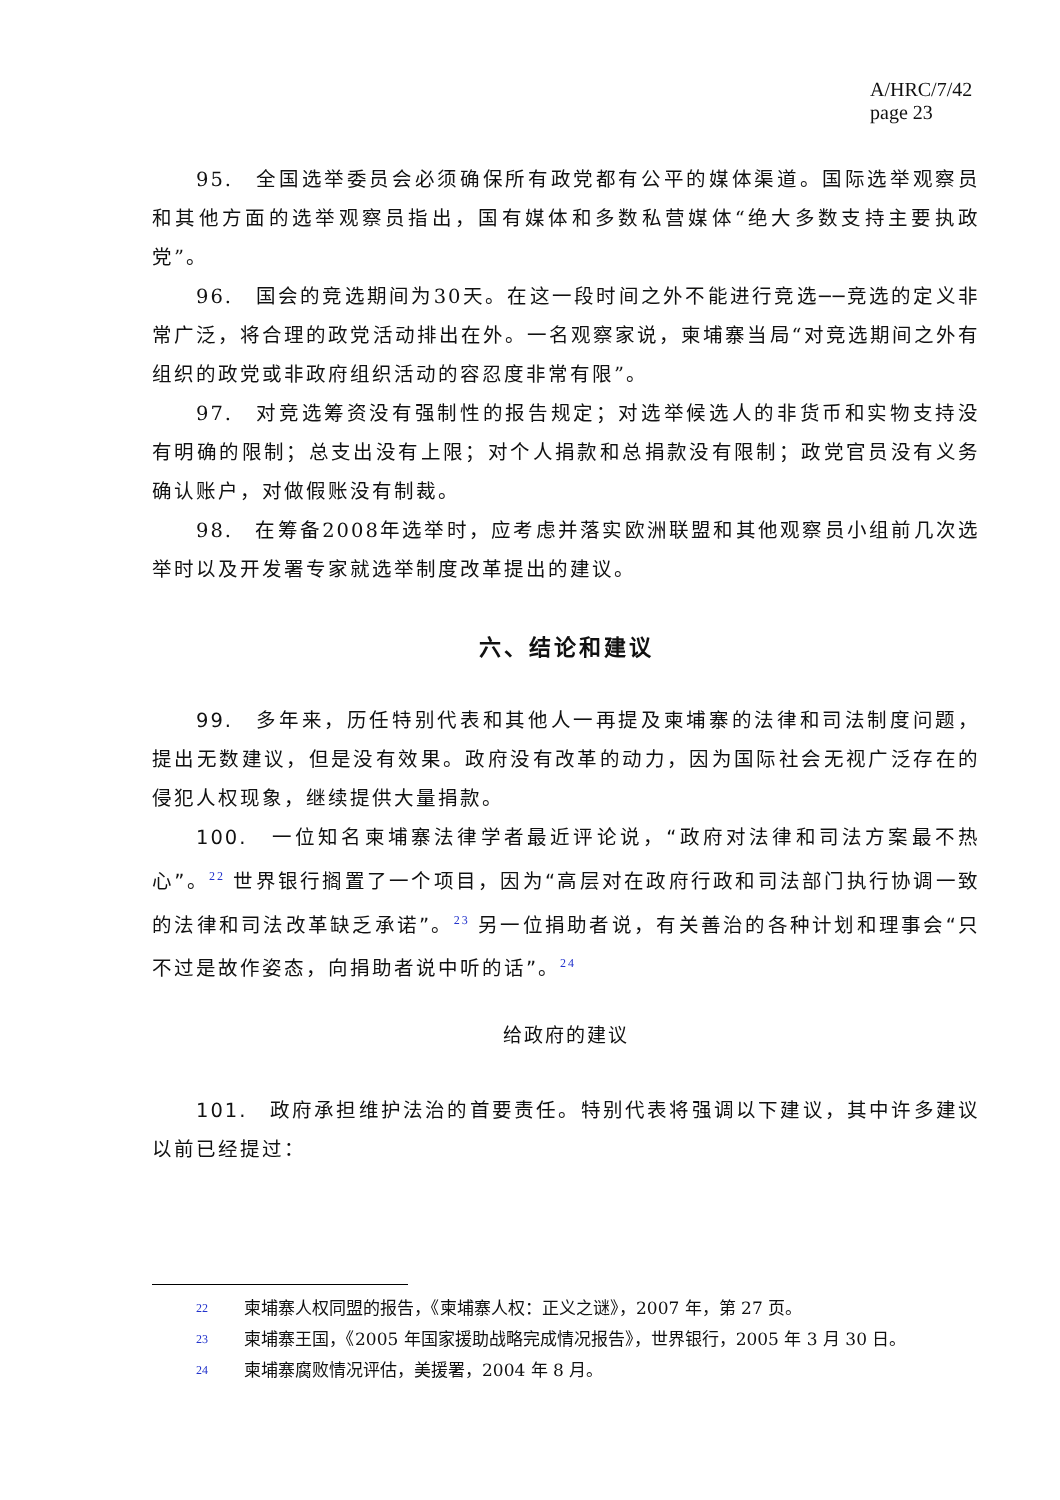A/HRC/7/42
page 23
95.　全国选举委员会必须确保所有政党都有公平的媒体渠道。国际选举观察员和其他方面的选举观察员指出，国有媒体和多数私营媒体“绝大多数支持主要执政党”。
96.　国会的竞选期间为30天。在这一段时间之外不能进行竞选──竞选的定义非常广泛，将合理的政党活动排出在外。一名观察家说，柬埔寨当局“对竞选期间之外有组织的政党或非政府组织活动的容忍度非常有限”。
97.　对竞选筹资没有强制性的报告规定；对选举候选人的非货币和实物支持没有明确的限制；总支出没有上限；对个人捐款和总捐款没有限制；政党官员没有义务确认账户，对做假账没有制裁。
98.　在筹备2008年选举时，应考虑并落实欧洲联盟和其他观察员小组前几次选举时以及开发署专家就选举制度改革提出的建议。
六、结论和建议
99.　多年来，历任特别代表和其他人一再提及柬埔寨的法律和司法制度问题，提出无数建议，但是没有效果。政府没有改革的动力，因为国际社会无视广泛存在的侵犯人权现象，继续提供大量捐款。
100.　一位知名柬埔寨法律学者最近评论说，“政府对法律和司法方案最不热心”。<sup>22</sup> 世界银行搁置了一个项目，因为“高层对在政府行政和司法部门执行协调一致的法律和司法改革缺乏承诺”。<sup>23</sup> 另一位捐助者说，有关善治的各种计划和理事会“只不过是故作姿态，向捐助者说中听的话”。<sup>24</sup>
给政府的建议
101.　政府承担维护法治的首要责任。特别代表将强调以下建议，其中许多建议以前已经提过：
<sup>22</sup> 柬埔寨人权同盟的报告，《柬埔寨人权：正义之谜》，2007 年，第 27 页。
<sup>23</sup> 柬埔寨王国，《2005 年国家援助战略完成情况报告》，世界银行，2005 年 3 月 30 日。
<sup>24</sup> 柬埔寨腐败情况评估，美援署，2004 年 8 月。